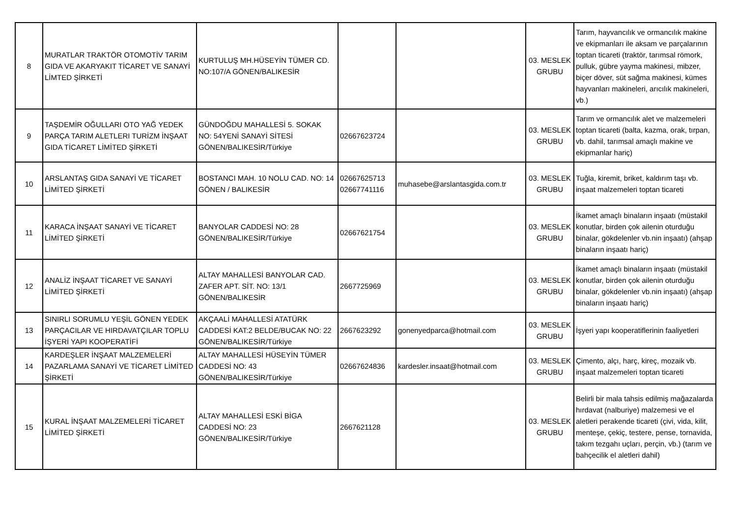| 8 | MURATLAR TRAKTÖR OTOMOTİV TARIM GIDA VE AKARYAKIT TİCARET VE SANAYİ LİMTED ŞİRKETİ | KURTULUŞ MH.HÜSEYİN TÜMER CD. NO:107/A GÖNEN/BALIKESİR | | | 03. MESLEK GRUBU | Tarım, hayvancılık ve ormancılık makine ve ekipmanları ile aksam ve parçalarının toptan ticareti (traktör, tarımsal römork, pulluk, gübre yayma makinesi, mibzer, biçer döver, süt sağma makinesi, kümes hayvanları makineleri, arıcılık makineleri, vb.) |
| 9 | TAŞDEMİR OĞULLARI OTO YAĞ YEDEK PARÇA TARIM ALETLERI TURİZM İNŞAAT GIDA TİCARET LİMİTED ŞİRKETİ | GÜNDOĞDU MAHALLESİ 5. SOKAK NO: 54YENİ SANAYİ SİTESİ GÖNEN/BALIKESİR/Türkiye | 02667623724 | | 03. MESLEK GRUBU | Tarım ve ormancılık alet ve malzemeleri toptan ticareti (balta, kazma, orak, tırpan, vb. dahil, tarımsal amaçlı makine ve ekipmanlar hariç) |
| 10 | ARSLANTAŞ GIDA SANAYİ VE TİCARET LİMİTED ŞİRKETİ | BOSTANCI MAH. 10 NOLU CAD. NO: 14 GÖNEN / BALIKESİR | 02667625713 02667741116 | muhasebe@arslantasgida.com.tr | 03. MESLEK GRUBU | Tuğla, kiremit, briket, kaldırım taşı vb. inşaat malzemeleri toptan ticareti |
| 11 | KARACA İNŞAAT SANAYİ VE TİCARET LİMİTED ŞİRKETİ | BANYOLAR CADDESİ NO: 28 GÖNEN/BALIKESİR/Türkiye | 02667621754 | | 03. MESLEK GRUBU | İkamet amaçlı binaların inşaatı (müstakil konutlar, birden çok ailenin oturduğu binalar, gökdelenler vb.nin inşaatı) (ahşap binaların inşaatı hariç) |
| 12 | ANALİZ İNŞAAT TİCARET VE SANAYİ LİMİTED ŞİRKETİ | ALTAY MAHALLESİ BANYOLAR CAD. ZAFER APT. SİT. NO: 13/1 GÖNEN/BALIKESİR | 2667725969 | | 03. MESLEK GRUBU | İkamet amaçlı binaların inşaatı (müstakil konutlar, birden çok ailenin oturduğu binalar, gökdelenler vb.nin inşaatı) (ahşap binaların inşaatı hariç) |
| 13 | SINIRLI SORUMLU YEŞİL GÖNEN YEDEK PARÇACILAR VE HIRDAVATÇILAR TOPLU İŞYERİ YAPI KOOPERATİFİ | AKÇAALİ MAHALLESİ ATATÜRK CADDESİ KAT:2 BELDE/BUCAK NO: 22 GÖNEN/BALIKESİR/Türkiye | 2667623292 | gonenyedparca@hotmail.com | 03. MESLEK GRUBU | İşyeri yapı kooperatiflerinin faaliyetleri |
| 14 | KARDEŞLER İNŞAAT MALZEMELERİ PAZARLAMA SANAYİ VE TİCARET LİMİTED ŞİRKETİ | ALTAY MAHALLESİ HÜSEYİN TÜMER CADDESİ NO: 43 GÖNEN/BALIKESİR/Türkiye | 02667624836 | kardesler.insaat@hotmail.com | 03. MESLEK GRUBU | Çimento, alçı, harç, kireç, mozaik vb. inşaat malzemeleri toptan ticareti |
| 15 | KURAL İNŞAAT MALZEMELERİ TİCARET LİMİTED ŞİRKETİ | ALTAY MAHALLESİ ESKİ BİGA CADDESİ NO: 23 GÖNEN/BALIKESİR/Türkiye | 2667621128 | | 03. MESLEK GRUBU | Belirli bir mala tahsis edilmiş mağazalarda hırdavat (nalburiye) malzemesi ve el aletleri perakende ticareti (çivi, vida, kilit, menteşe, çekiç, testere, pense, tornavida, takım tezgahı uçları, perçin, vb.) (tarım ve bahçecilik el aletleri dahil) |